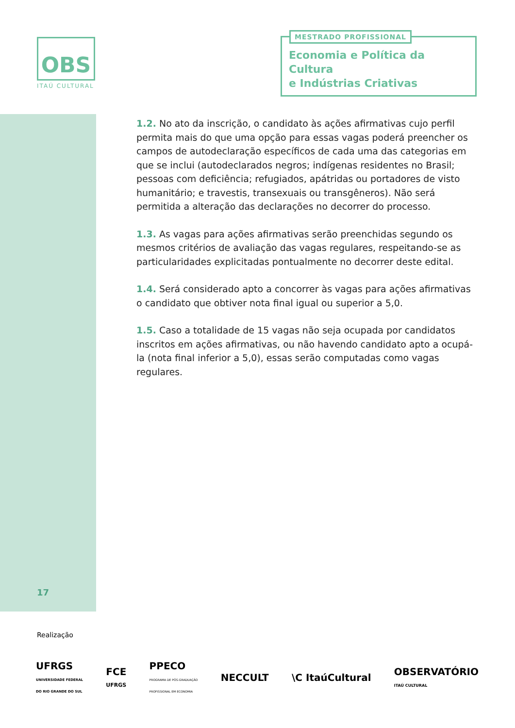OBS
ITAÚ CULTURAL
MESTRADO PROFISSIONAL
Economia e Política da Cultura
e Indústrias Criativas
1.2. No ato da inscrição, o candidato às ações afirmativas cujo perfil permita mais do que uma opção para essas vagas poderá preencher os campos de autodeclaração específicos de cada uma das categorias em que se inclui (autodeclarados negros; indígenas residentes no Brasil; pessoas com deficiência; refugiados, apátridas ou portadores de visto humanitário; e travestis, transexuais ou transgêneros). Não será permitida a alteração das declarações no decorrer do processo.
1.3. As vagas para ações afirmativas serão preenchidas segundo os mesmos critérios de avaliação das vagas regulares, respeitando-se as particularidades explicitadas pontualmente no decorrer deste edital.
1.4. Será considerado apto a concorrer às vagas para ações afirmativas o candidato que obtiver nota final igual ou superior a 5,0.
1.5. Caso a totalidade de 15 vagas não seja ocupada por candidatos inscritos em ações afirmativas, ou não havendo candidato apto a ocupá-la (nota final inferior a 5,0), essas serão computadas como vagas regulares.
17
Realização
UFRGS
UNIVERSIDADE FEDERAL
DO RIO GRANDE DO SUL FCE
UFRGS PPECO
PROGRAMA DE PÓS-GRADUAÇÃO
PROFISSIONAL EM ECONOMIA NECCULT \C ItaúCultural OBSERVATÓRIO
ITAÚ CULTURAL